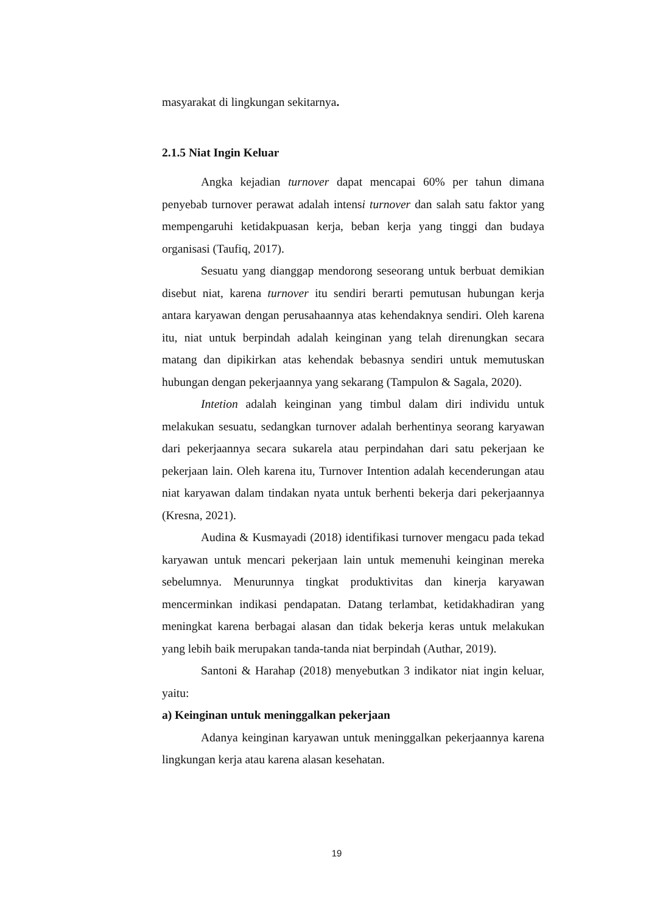masyarakat di lingkungan sekitarnya.
2.1.5 Niat Ingin Keluar
Angka kejadian turnover dapat mencapai 60% per tahun dimana penyebab turnover perawat adalah intensi turnover dan salah satu faktor yang mempengaruhi ketidakpuasan kerja, beban kerja yang tinggi dan budaya organisasi (Taufiq, 2017).
Sesuatu yang dianggap mendorong seseorang untuk berbuat demikian disebut niat, karena turnover itu sendiri berarti pemutusan hubungan kerja antara karyawan dengan perusahaannya atas kehendaknya sendiri. Oleh karena itu, niat untuk berpindah adalah keinginan yang telah direnungkan secara matang dan dipikirkan atas kehendak bebasnya sendiri untuk memutuskan hubungan dengan pekerjaannya yang sekarang (Tampulon & Sagala, 2020).
Intetion adalah keinginan yang timbul dalam diri individu untuk melakukan sesuatu, sedangkan turnover adalah berhentinya seorang karyawan dari pekerjaannya secara sukarela atau perpindahan dari satu pekerjaan ke pekerjaan lain. Oleh karena itu, Turnover Intention adalah kecenderungan atau niat karyawan dalam tindakan nyata untuk berhenti bekerja dari pekerjaannya (Kresna, 2021).
Audina & Kusmayadi (2018) identifikasi turnover mengacu pada tekad karyawan untuk mencari pekerjaan lain untuk memenuhi keinginan mereka sebelumnya. Menurunnya tingkat produktivitas dan kinerja karyawan mencerminkan indikasi pendapatan. Datang terlambat, ketidakhadiran yang meningkat karena berbagai alasan dan tidak bekerja keras untuk melakukan yang lebih baik merupakan tanda-tanda niat berpindah (Authar, 2019).
Santoni & Harahap (2018) menyebutkan 3 indikator niat ingin keluar, yaitu:
a) Keinginan untuk meninggalkan pekerjaan
Adanya keinginan karyawan untuk meninggalkan pekerjaannya karena lingkungan kerja atau karena alasan kesehatan.
19